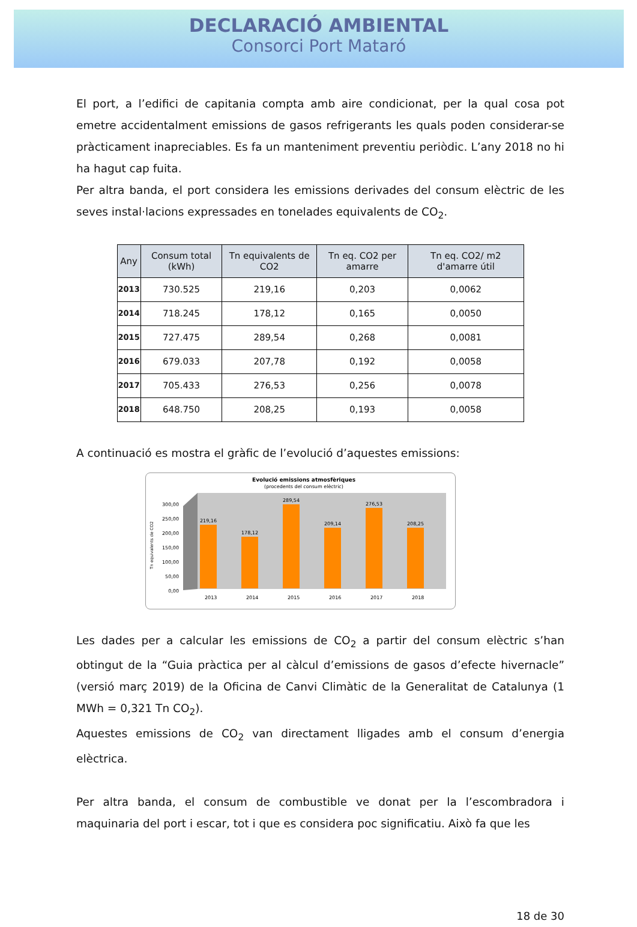DECLARACIÓ AMBIENTAL
Consorci Port Mataró
El port, a l’edifici de capitania compta amb aire condicionat, per la qual cosa pot emetre accidentalment emissions de gasos refrigerants les quals poden considerar-se pràcticament inapreciables. Es fa un manteniment preventiu periòdic. L’any 2018 no hi ha hagut cap fuita.
Per altra banda, el port considera les emissions derivades del consum elèctric de les seves instal·lacions expressades en tonelades equivalents de CO<sub>2</sub>.
| Any | Consum total (kWh) | Tn equivalents de CO2 | Tn eq. CO2 per amarre | Tn eq. CO2/ m2 d'amarre útil |
| --- | --- | --- | --- | --- |
| 2013 | 730.525 | 219,16 | 0,203 | 0,0062 |
| 2014 | 718.245 | 178,12 | 0,165 | 0,0050 |
| 2015 | 727.475 | 289,54 | 0,268 | 0,0081 |
| 2016 | 679.033 | 207,78 | 0,192 | 0,0058 |
| 2017 | 705.433 | 276,53 | 0,256 | 0,0078 |
| 2018 | 648.750 | 208,25 | 0,193 | 0,0058 |
A continuació es mostra el gràfic de l’evolució d’aquestes emissions:
Evolució emissions atmosfèriques
(procedents del consum elèctric)
Tn equivalents de CO2
300,00
250,00
200,00
150,00
100,00
50,00
0,00
219,16
178,12
289,54
209,14
276,53
208,25
2013
2014
2015
2016
2017
2018
Les dades per a calcular les emissions de CO<sub>2</sub> a partir del consum elèctric s’han obtingut de la “Guia pràctica per al càlcul d’emissions de gasos d’efecte hivernacle” (versió març 2019) de la Oficina de Canvi Climàtic de la Generalitat de Catalunya (1 MWh = 0,321 Tn CO<sub>2</sub>).
Aquestes emissions de CO<sub>2</sub> van directament lligades amb el consum d’energia elèctrica.
Per altra banda, el consum de combustible ve donat per la l’escombradora i maquinaria del port i escar, tot i que es considera poc significatiu. Això fa que les
18 de 30